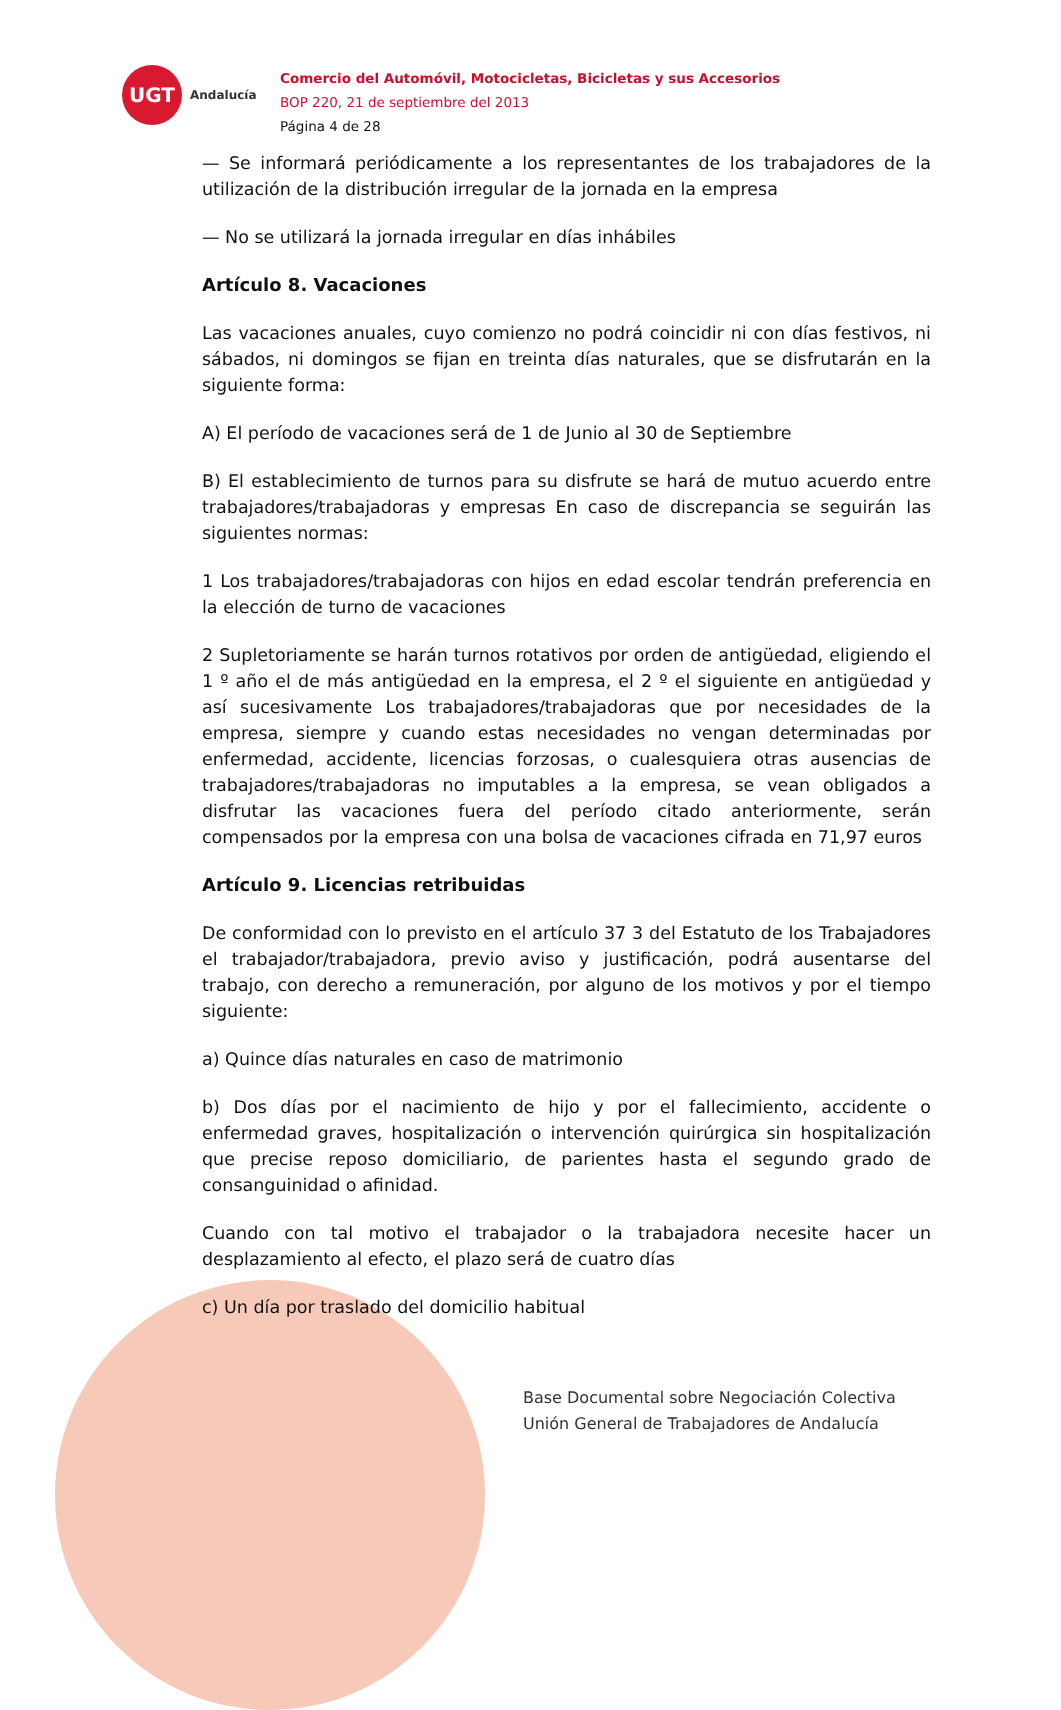UGT
Andalucía
Comercio del Automóvil, Motocicletas, Bicicletas y sus Accesorios
BOP 220, 21 de septiembre del 2013
Página 4 de 28
— Se informará periódicamente a los representantes de los trabajadores de la utilización de la distribución irregular de la jornada en la empresa
— No se utilizará la jornada irregular en días inhábiles
Artículo 8. Vacaciones
Las vacaciones anuales, cuyo comienzo no podrá coincidir ni con días festivos, ni sábados, ni domingos se fijan en treinta días naturales, que se disfrutarán en la siguiente forma:
A) El período de vacaciones será de 1 de Junio al 30 de Septiembre
B) El establecimiento de turnos para su disfrute se hará de mutuo acuerdo entre trabajadores/trabajadoras y empresas En caso de discrepancia se seguirán las siguientes normas:
1 Los trabajadores/trabajadoras con hijos en edad escolar tendrán preferencia en la elección de turno de vacaciones
2 Supletoriamente se harán turnos rotativos por orden de antigüedad, eligiendo el 1 º año el de más antigüedad en la empresa, el 2 º el siguiente en antigüedad y así sucesivamente Los trabajadores/trabajadoras que por necesidades de la empresa, siempre y cuando estas necesidades no vengan determinadas por enfermedad, accidente, licencias forzosas, o cualesquiera otras ausencias de trabajadores/trabajadoras no imputables a la empresa, se vean obligados a disfrutar las vacaciones fuera del período citado anteriormente, serán compensados por la empresa con una bolsa de vacaciones cifrada en 71,97 euros
Artículo 9. Licencias retribuidas
De conformidad con lo previsto en el artículo 37 3 del Estatuto de los Trabajadores el trabajador/trabajadora, previo aviso y justificación, podrá ausentarse del trabajo, con derecho a remuneración, por alguno de los motivos y por el tiempo siguiente:
a) Quince días naturales en caso de matrimonio
b) Dos días por el nacimiento de hijo y por el fallecimiento, accidente o enfermedad graves, hospitalización o intervención quirúrgica sin hospitalización que precise reposo domiciliario, de parientes hasta el segundo grado de consanguinidad o afinidad.
Cuando con tal motivo el trabajador o la trabajadora necesite hacer un desplazamiento al efecto, el plazo será de cuatro días
c) Un día por traslado del domicilio habitual
Base Documental sobre Negociación Colectiva
Unión General de Trabajadores de Andalucía